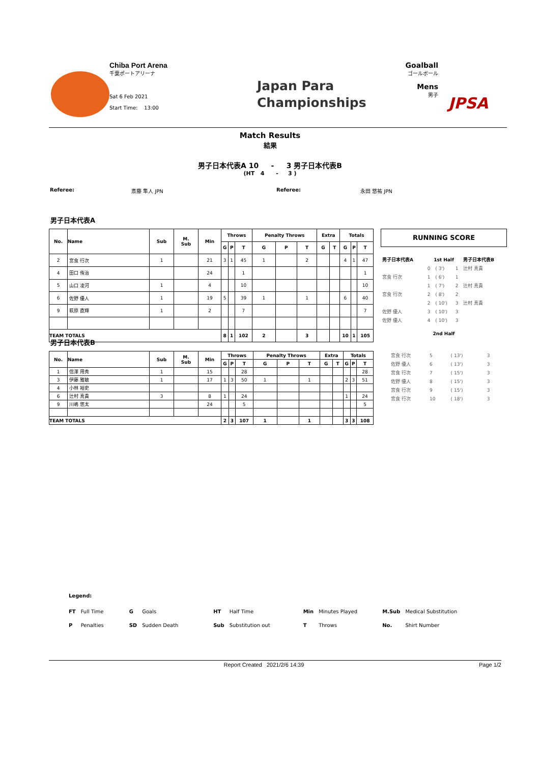Chiba Port Arena
千葉ポートアリーナ
Sat 6 Feb 2021
Start Time: 13:00
Japan Para
Championships
Goalball
ゴールボール
Mens
男子
JPSA
Match Results
結果
男子日本代表A 10 - 3 男子日本代表B
(HT 4 - 3 )
Referee: 斎藤 隼人 JPN Referee: 永田 悠祐 JPN
男子日本代表A
| No. | Name | Sub | M. Sub | Min | Throws | | | Penalty Throws | | | Extra | | Totals | | |
| --- | --- | --- | --- | --- | --- | --- | --- | --- | --- | --- | --- | --- | --- | --- | --- |
| | | | | | G | P | T | G | P | T | G | T | G | P | T |
| 2 | 宮食 行次 | 1 | | 21 | 3 | 1 | 45 | 1 | | 2 | | | 4 | 1 | 47 |
| 4 | 田口 侑治 | | | 24 | | | 1 | | | | | | | | 1 |
| 5 | 山口 凌河 | 1 | | 4 | | | 10 | | | | | | | | 10 |
| 6 | 佐野 優人 | 1 | | 19 | 5 | | 39 | 1 | | 1 | | | 6 | | 40 |
| 9 | 萩原 直輝 | 1 | | 2 | | | 7 | | | | | | | | 7 |
| TEAM TOTALS | | | | | 8 | 1 | 102 | 2 | | 3 | | | 10 | 1 | 105 |
RUNNING SCORE
| 男子日本代表A | 1st Half | | | 男子日本代表B |
| | 0 | ( 3') | 1 | 辻村 真貴 |
| 宮食 行次 | 1 | ( 6') | 1 | |
| | 1 | ( 7') | 2 | 辻村 真貴 |
| 宮食 行次 | 2 | ( 8') | 2 | |
| | 2 | ( 10') | 3 | 辻村 真貴 |
| 佐野 優人 | 3 | ( 10') | 3 | |
| 佐野 優人 | 4 | ( 10') | 3 | |
| | 2nd Half | | | |
男子日本代表B
| No. | Name | Sub | M. Sub | Min | Throws | | | Penalty Throws | | | Extra | | Totals | | |
| --- | --- | --- | --- | --- | --- | --- | --- | --- | --- | --- | --- | --- | --- | --- | --- |
| | | | | | G | P | T | G | P | T | G | T | G | P | T |
| 1 | 信澤 用秀 | 1 | | 15 | | | 28 | | | | | | | | 28 |
| 3 | 伊藤 雅敏 | 1 | | 17 | 1 | 3 | 50 | 1 | | 1 | | | 2 | 3 | 51 |
| 4 | 小林 裕史 | | | | | | | | | | | | | | |
| 6 | 辻村 真貴 | 3 | | 8 | 1 | | 24 | | | | | | 1 | | 24 |
| 9 | 川嶋 悠太 | | | 24 | | | 5 | | | | | | | | 5 |
| TEAM TOTALS | | | | | 2 | 3 | 107 | 1 | | 1 | | | 3 | 3 | 108 |
| 宮食 行次 | 5 | ( 13') | 3 | |
| 佐野 優人 | 6 | ( 13') | 3 | |
| 宮食 行次 | 7 | ( 15') | 3 | |
| 佐野 優人 | 8 | ( 15') | 3 | |
| 宮食 行次 | 9 | ( 15') | 3 | |
| 宮食 行次 | 10 | ( 18') | 3 | |
Legend:
| FT | Full Time | G | Goals | HT | Half Time | Min | Minutes Played | M.Sub | Medical Substitution |
| P | Penalties | SD | Sudden Death | Sub | Substitution out | T | Throws | No. | Shirt Number |
Report Created 2021/2/6 14:39 Page 1/2